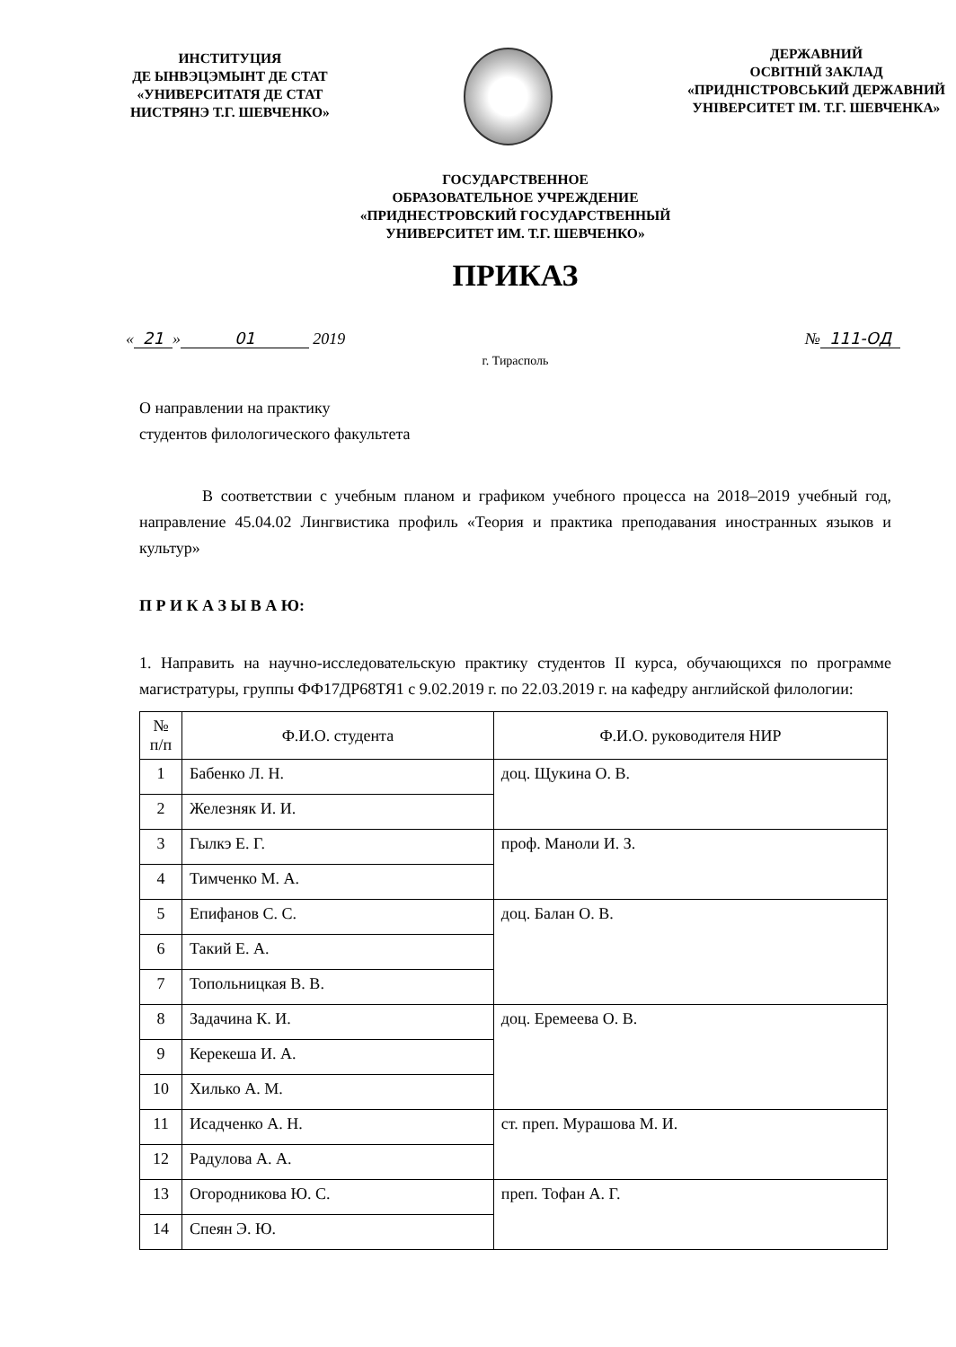ИНСТИТУЦИЯ
ДЕ ЫНВЭЦЭМЫНТ ДЕ СТАТ
«УНИВЕРСИТАТЯ ДЕ СТАТ
НИСТРЯНЭ Т.Г. ШЕВЧЕНКО»
ДЕРЖАВНИЙ
ОСВІТНІЙ ЗАКЛАД
«ПРИДНІСТРОВСЬКИЙ ДЕРЖАВНИЙ
УНІВЕРСИТЕТ ІМ. Т.Г. ШЕВЧЕНКА»
ГОСУДАРСТВЕННОЕ
ОБРАЗОВАТЕЛЬНОЕ УЧРЕЖДЕНИЕ
«ПРИДНЕСТРОВСКИЙ ГОСУДАРСТВЕННЫЙ
УНИВЕРСИТЕТ ИМ. Т.Г. ШЕВЧЕНКО»
ПРИКАЗ
« 21 » 01 2019 № 111-ОД
г. Тирасполь
О направлении на практику
студентов филологического факультета
В соответствии с учебным планом и графиком учебного процесса на 2018–2019 учебный год, направление 45.04.02 Лингвистика профиль «Теория и практика преподавания иностранных языков и культур»
П Р И К А З Ы В А Ю:
1. Направить на научно-исследовательскую практику студентов II курса, обучающихся по программе магистратуры, группы ФФ17ДР68ТЯ1 с 9.02.2019 г. по 22.03.2019 г. на кафедру английской филологии:
| № п/п | Ф.И.О. студента | Ф.И.О. руководителя НИР |
| --- | --- | --- |
| 1 | Бабенко Л. Н. | доц. Щукина О. В. |
| 2 | Железняк И. И. | |
| 3 | Гылкэ Е. Г. | проф. Маноли И. З. |
| 4 | Тимченко М. А. | |
| 5 | Епифанов С. С. | доц. Балан О. В. |
| 6 | Такий Е. А. | |
| 7 | Топольницкая В. В. | |
| 8 | Задачина К. И. | доц. Еремеева О. В. |
| 9 | Керекеша И. А. | |
| 10 | Хилько А. М. | |
| 11 | Исадченко А. Н. | ст. преп. Мурашова М. И. |
| 12 | Радулова А. А. | |
| 13 | Огородникова Ю. С. | преп. Тофан А. Г. |
| 14 | Спеян Э. Ю. | |